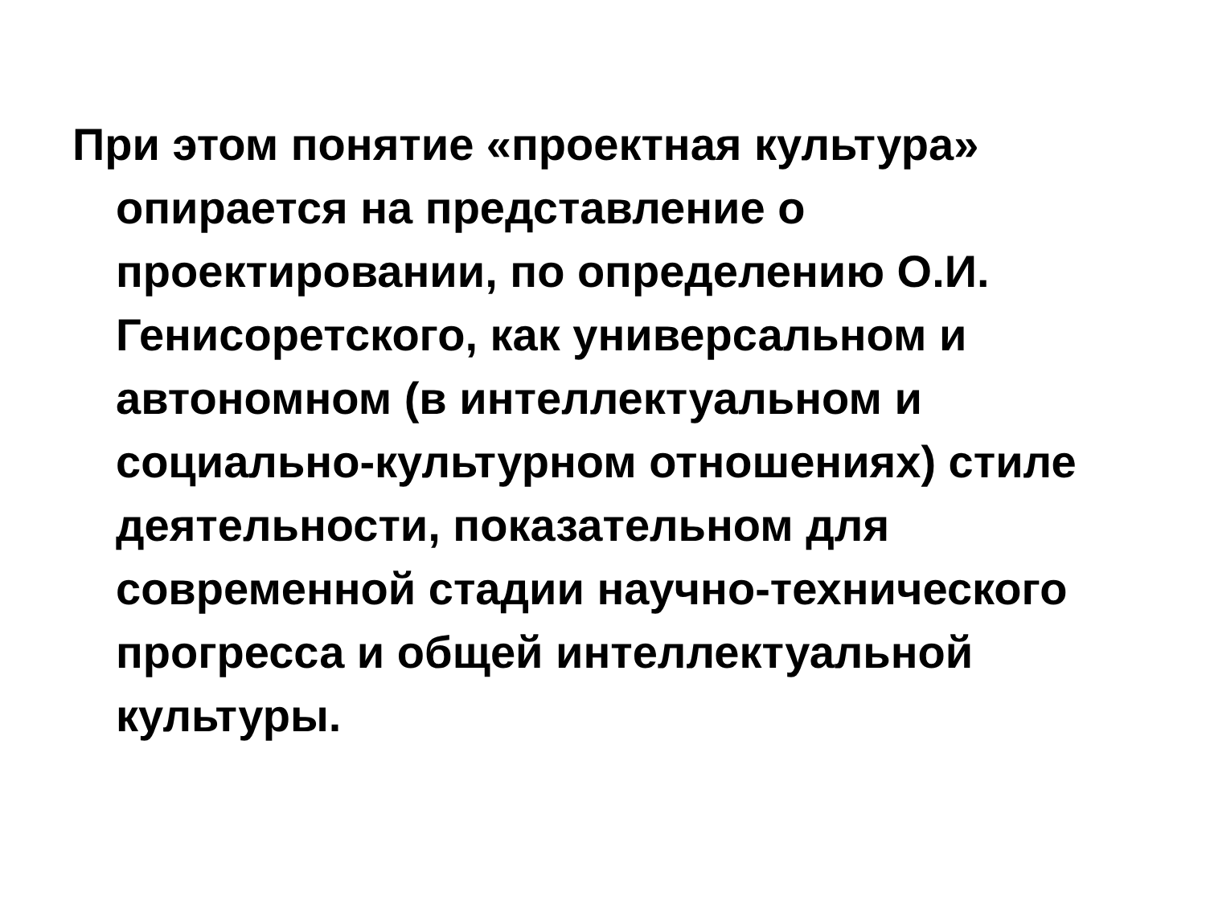При этом понятие «проектная культура» опирается на представление о проектировании, по определению О.И. Генисоретского, как универсальном и автономном (в интеллектуальном и социально-культурном отношениях) стиле деятельности, показательном для современной стадии научно-технического прогресса и общей интеллектуальной культуры.